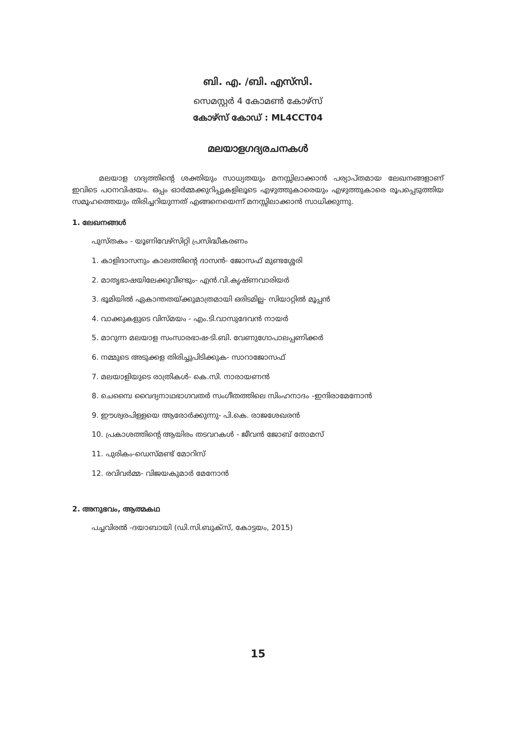ബി. എ. /ബി. എസ്‌സി.
സെമസ്റ്റർ 4 കോമൺ കോഴ്‌സ്
കോഴ്‌സ് കോഡ് : ML4CCT04
മലയാളഗദ്യരചനകൾ
മലയാള ഗദ്യത്തിന്റെ ശക്തിയും സാധ്യതയും മനസ്സിലാക്കാൻ പര്യാപ്തമായ ലേഖനങ്ങളാണ് ഇവിടെ പഠനവിഷയം. ഒപ്പം ഓർമ്മക്കുറിപ്പുകളിലൂടെ എഴുത്തുകാരെയും എഴുത്തുകാരെ രൂപപ്പെടുത്തിയ സമൂഹത്തെയും തിരിച്ചറിയുന്നത് എങ്ങനെയെന്ന് മനസ്സിലാക്കാൻ സാധിക്കുന്നു.
1. ലേഖനങ്ങൾ
പുസ്തകം - യൂണിവേഴ്‌സിറ്റി പ്രസിദ്ധീകരണം
1. കാളിദാസനും കാലത്തിന്റെ ദാസൻ- ജോസഫ് മുണ്ടശ്ശേരി
2. മാതൃഭാഷയിലേക്കുവീണ്ടും- എൻ.വി.കൃഷ്ണവാരിയർ
3. ഭൂമിയിൽ ഏകാന്തതയ്ക്കുമാത്രമായി ഒരിടമില്ല- സിയാറ്റിൽ മൂപ്പൻ
4. വാക്കുകളുടെ വിസ്മയം - എം.ടി.വാസുദേവൻ നായർ
5. മാറുന്ന മലയാള സംസാരഭാഷ-ടി.ബി. വേണുഗോപാലപ്പണിക്കർ
6. നമ്മുടെ അടുക്കള തിരിച്ചുപിടിക്കുക- സാറാജോസഫ്
7. മലയാളിയുടെ രാത്രികൾ- കെ.സി. നാരായണൻ
8. ചെമ്പൈ വൈദ്യനാഥഭാഗവതർ സംഗീതത്തിലെ സിംഹനാദം -ഇന്ദിരാമേനോൻ
9. ഈശ്വരപിള്ളയെ ആരോർക്കുന്നു- പി.കെ. രാജശേഖരൻ
10. പ്രകാശത്തിന്റെ ആയിരം തടവറകൾ - ജീവൻ ജോബ് തോമസ്
11. പുരികം-ഡെസ്മണ്ട് മോറിസ്
12. രവിവർമ്മ- വിജയകുമാർ മേനോൻ
2. അനുഭവം, ആത്മകഥ
പച്ചവിരൽ -ദയാബായി (ഡി.സി.ബുക്സ്, കോട്ടയം, 2015)
15